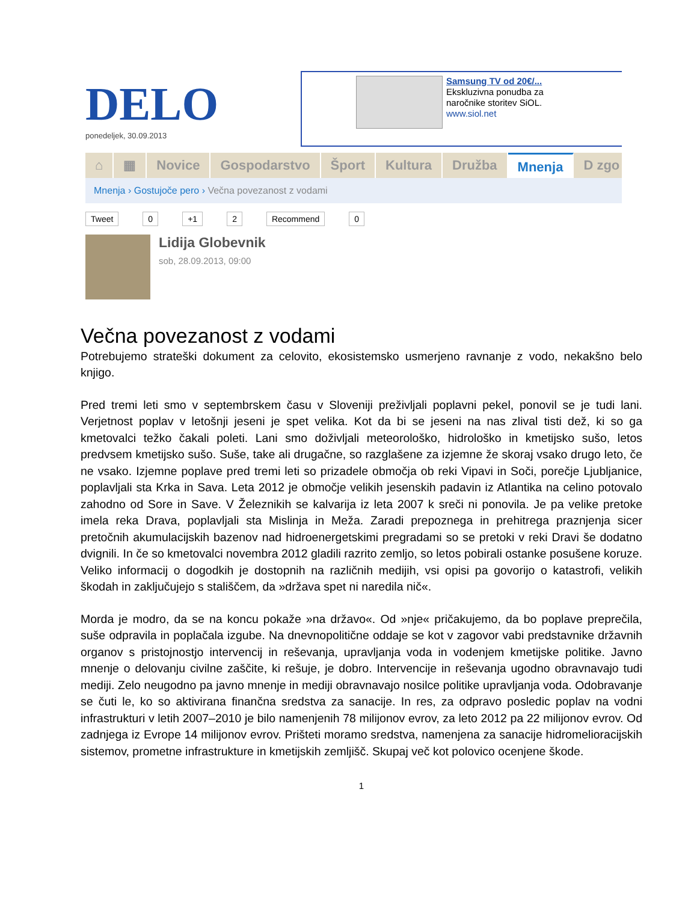DELO
ponedeljek, 30.09.2013
Samsung TV od 20€/...
Ekskluzivna ponudba za
naročnike storitev SiOL.
www.siol.net
⌂ ▦ Novice Gospodarstvo Šport Kultura Družba Mnenja D zgo
Mnenja › Gostujoče pero › Večna povezanost z vodami
Tweet 0 +1 2 Recommend 0
Lidija Globevnik
sob, 28.09.2013, 09:00
Večna povezanost z vodami
Potrebujemo strateški dokument za celovito, ekosistemsko usmerjeno ravnanje z vodo, nekakšno belo knjigo.
Pred tremi leti smo v septembrskem času v Sloveniji preživljali poplavni pekel, ponovil se je tudi lani. Verjetnost poplav v letošnji jeseni je spet velika. Kot da bi se jeseni na nas zlival tisti dež, ki so ga kmetovalci težko čakali poleti. Lani smo doživljali meteorološko, hidrološko in kmetijsko sušo, letos predvsem kmetijsko sušo. Suše, take ali drugačne, so razglašene za izjemne že skoraj vsako drugo leto, če ne vsako. Izjemne poplave pred tremi leti so prizadele območja ob reki Vipavi in Soči, porečje Ljubljanice, poplavljali sta Krka in Sava. Leta 2012 je območje velikih jesenskih padavin iz Atlantika na celino potovalo zahodno od Sore in Save. V Železnikih se kalvarija iz leta 2007 k sreči ni ponovila. Je pa velike pretoke imela reka Drava, poplavljali sta Mislinja in Meža. Zaradi prepoznega in prehitrega praznjenja sicer pretočnih akumulacijskih bazenov nad hidroenergetskimi pregradami so se pretoki v reki Dravi še dodatno dvignili. In če so kmetovalci novembra 2012 gladili razrito zemljo, so letos pobirali ostanke posušene koruze. Veliko informacij o dogodkih je dostopnih na različnih medijih, vsi opisi pa govorijo o katastrofi, velikih škodah in zaključujejo s stališčem, da »država spet ni naredila nič«.
Morda je modro, da se na koncu pokaže »na državo«. Od »nje« pričakujemo, da bo poplave preprečila, suše odpravila in poplačala izgube. Na dnevnopolitične oddaje se kot v zagovor vabi predstavnike državnih organov s pristojnostjo intervencij in reševanja, upravljanja voda in vodenjem kmetijske politike. Javno mnenje o delovanju civilne zaščite, ki rešuje, je dobro. Intervencije in reševanja ugodno obravnavajo tudi mediji. Zelo neugodno pa javno mnenje in mediji obravnavajo nosilce politike upravljanja voda. Odobravanje se čuti le, ko so aktivirana finančna sredstva za sanacije. In res, za odpravo posledic poplav na vodni infrastrukturi v letih 2007–2010 je bilo namenjenih 78 milijonov evrov, za leto 2012 pa 22 milijonov evrov. Od zadnjega iz Evrope 14 milijonov evrov. Prišteti moramo sredstva, namenjena za sanacije hidromelioracijskih sistemov, prometne infrastrukture in kmetijskih zemljišč. Skupaj več kot polovico ocenjene škode.
1